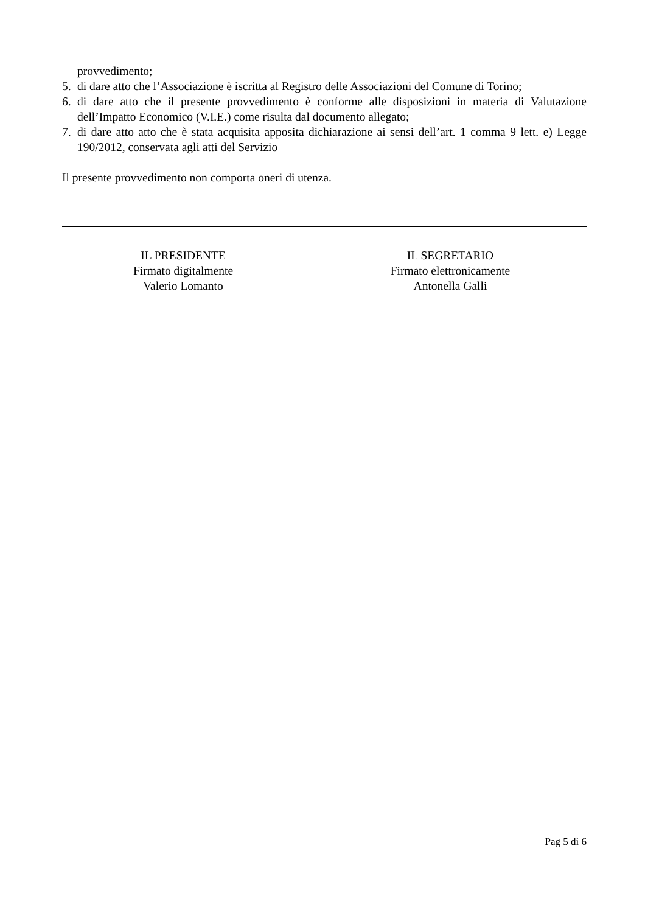provvedimento;
5. di dare atto che l’Associazione è iscritta al Registro delle Associazioni del Comune di Torino;
6. di dare atto che il presente provvedimento è conforme alle disposizioni in materia di Valutazione dell’Impatto Economico (V.I.E.) come risulta dal documento allegato;
7. di dare atto atto che è stata acquisita apposita dichiarazione ai sensi dell’art. 1 comma 9 lett. e) Legge 190/2012, conservata agli atti del Servizio
Il presente provvedimento non comporta oneri di utenza.
IL PRESIDENTE
Firmato digitalmente
Valerio Lomanto
IL SEGRETARIO
Firmato elettronicamente
Antonella Galli
Pag 5 di 6